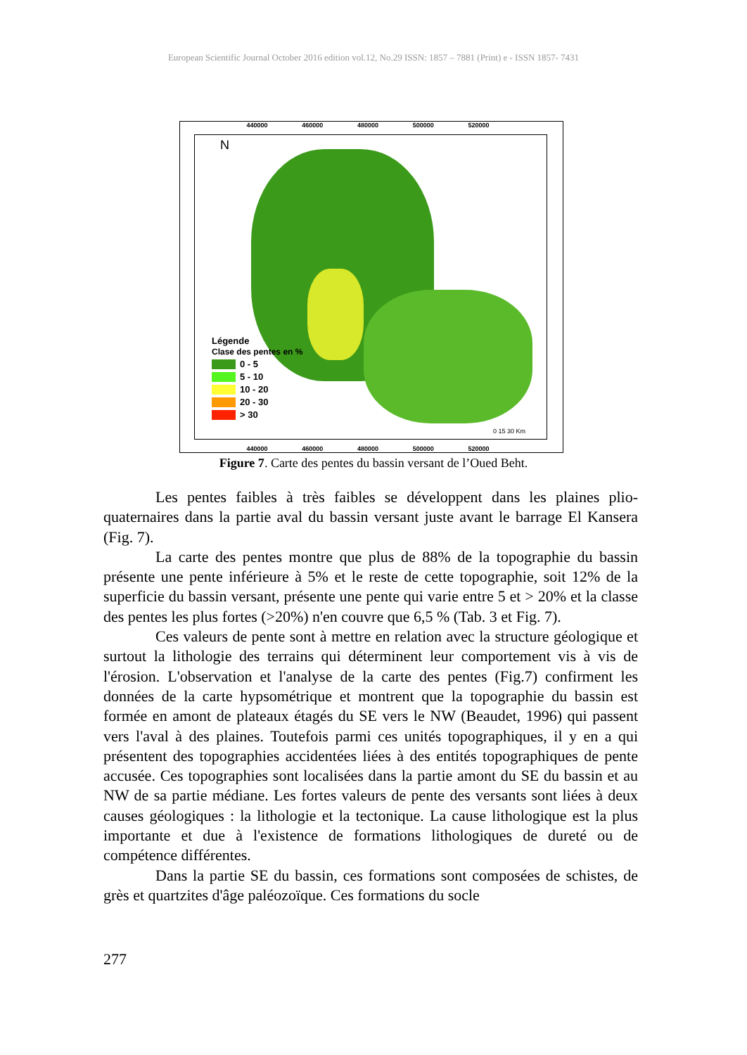European Scientific Journal October 2016 edition vol.12, No.29 ISSN: 1857 – 7881 (Print) e - ISSN 1857- 7431
440000 460000 480000 500000 520000
N
Légende
Clase des pentes en %
0 - 5
5 - 10
10 - 20
20 - 30
> 30
0 15 30 Km
440000 460000 480000 500000 520000
Figure 7. Carte des pentes du bassin versant de l’Oued Beht.
Les pentes faibles à très faibles se développent dans les plaines plio-quaternaires dans la partie aval du bassin versant juste avant le barrage El Kansera (Fig. 7).
La carte des pentes montre que plus de 88% de la topographie du bassin présente une pente inférieure à 5% et le reste de cette topographie, soit 12% de la superficie du bassin versant, présente une pente qui varie entre 5 et > 20% et la classe des pentes les plus fortes (>20%) n'en couvre que 6,5 % (Tab. 3 et Fig. 7).
Ces valeurs de pente sont à mettre en relation avec la structure géologique et surtout la lithologie des terrains qui déterminent leur comportement vis à vis de l'érosion. L'observation et l'analyse de la carte des pentes (Fig.7) confirment les données de la carte hypsométrique et montrent que la topographie du bassin est formée en amont de plateaux étagés du SE vers le NW (Beaudet, 1996) qui passent vers l'aval à des plaines. Toutefois parmi ces unités topographiques, il y en a qui présentent des topographies accidentées liées à des entités topographiques de pente accusée. Ces topographies sont localisées dans la partie amont du SE du bassin et au NW de sa partie médiane. Les fortes valeurs de pente des versants sont liées à deux causes géologiques : la lithologie et la tectonique. La cause lithologique est la plus importante et due à l'existence de formations lithologiques de dureté ou de compétence différentes.
Dans la partie SE du bassin, ces formations sont composées de schistes, de grès et quartzites d'âge paléozoïque. Ces formations du socle
277